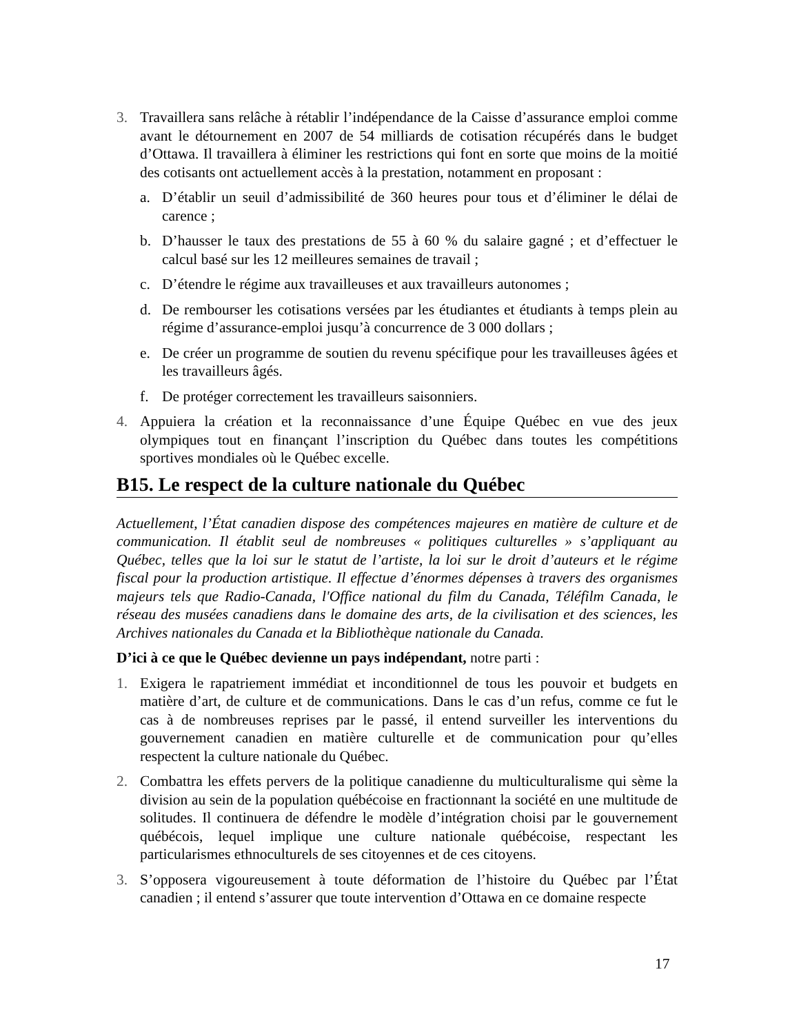3. Travaillera sans relâche à rétablir l’indépendance de la Caisse d’assurance emploi comme avant le détournement en 2007 de 54 milliards de cotisation récupérés dans le budget d’Ottawa. Il travaillera à éliminer les restrictions qui font en sorte que moins de la moitié des cotisants ont actuellement accès à la prestation, notamment en proposant :
a. D’établir un seuil d’admissibilité de 360 heures pour tous et d’éliminer le délai de carence ;
b. D’hausser le taux des prestations de 55 à 60 % du salaire gagné ; et d’effectuer le calcul basé sur les 12 meilleures semaines de travail ;
c. D’étendre le régime aux travailleuses et aux travailleurs autonomes ;
d. De rembourser les cotisations versées par les étudiantes et étudiants à temps plein au régime d’assurance-emploi jusqu’à concurrence de 3 000 dollars ;
e. De créer un programme de soutien du revenu spécifique pour les travailleuses âgées et les travailleurs âgés.
f. De protéger correctement les travailleurs saisonniers.
4. Appuiera la création et la reconnaissance d’une Équipe Québec en vue des jeux olympiques tout en finançant l’inscription du Québec dans toutes les compétitions sportives mondiales où le Québec excelle.
B15. Le respect de la culture nationale du Québec
Actuellement, l’État canadien dispose des compétences majeures en matière de culture et de communication. Il établit seul de nombreuses « politiques culturelles » s’appliquant au Québec, telles que la loi sur le statut de l’artiste, la loi sur le droit d’auteurs et le régime fiscal pour la production artistique. Il effectue d’énormes dépenses à travers des organismes majeurs tels que Radio-Canada, l'Office national du film du Canada, Téléfilm Canada, le réseau des musées canadiens dans le domaine des arts, de la civilisation et des sciences, les Archives nationales du Canada et la Bibliothèque nationale du Canada.
D’ici à ce que le Québec devienne un pays indépendant, notre parti :
1. Exigera le rapatriement immédiat et inconditionnel de tous les pouvoir et budgets en matière d’art, de culture et de communications. Dans le cas d’un refus, comme ce fut le cas à de nombreuses reprises par le passé, il entend surveiller les interventions du gouvernement canadien en matière culturelle et de communication pour qu’elles respectent la culture nationale du Québec.
2. Combattra les effets pervers de la politique canadienne du multiculturalisme qui sème la division au sein de la population québécoise en fractionnant la société en une multitude de solitudes. Il continuera de défendre le modèle d’intégration choisi par le gouvernement québécois, lequel implique une culture nationale québécoise, respectant les particularismes ethnoculturels de ses citoyennes et de ces citoyens.
3. S’opposera vigoureusement à toute déformation de l’histoire du Québec par l’État canadien ; il entend s’assurer que toute intervention d’Ottawa en ce domaine respecte
17